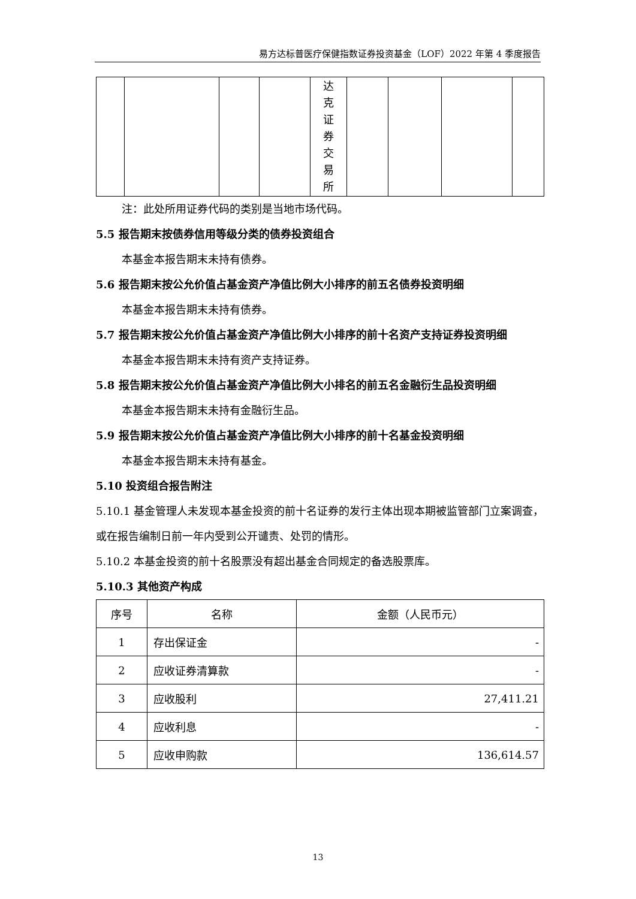易方达标普医疗保健指数证券投资基金（LOF）2022 年第 4 季度报告
| | | | | 达 克 证 券 交 易 所 | | | | |
注：此处所用证券代码的类别是当地市场代码。
5.5 报告期末按债券信用等级分类的债券投资组合
本基金本报告期末未持有债券。
5.6 报告期末按公允价值占基金资产净值比例大小排序的前五名债券投资明细
本基金本报告期末未持有债券。
5.7 报告期末按公允价值占基金资产净值比例大小排序的前十名资产支持证券投资明细
本基金本报告期末未持有资产支持证券。
5.8 报告期末按公允价值占基金资产净值比例大小排名的前五名金融衍生品投资明细
本基金本报告期末未持有金融衍生品。
5.9 报告期末按公允价值占基金资产净值比例大小排序的前十名基金投资明细
本基金本报告期末未持有基金。
5.10 投资组合报告附注
5.10.1 基金管理人未发现本基金投资的前十名证券的发行主体出现本期被监管部门立案调查，或在报告编制日前一年内受到公开谴责、处罚的情形。
5.10.2 本基金投资的前十名股票没有超出基金合同规定的备选股票库。
5.10.3 其他资产构成
| 序号 | 名称 | 金额（人民币元） |
| --- | --- | --- |
| 1 | 存出保证金 | - |
| 2 | 应收证券清算款 | - |
| 3 | 应收股利 | 27,411.21 |
| 4 | 应收利息 | - |
| 5 | 应收申购款 | 136,614.57 |
13